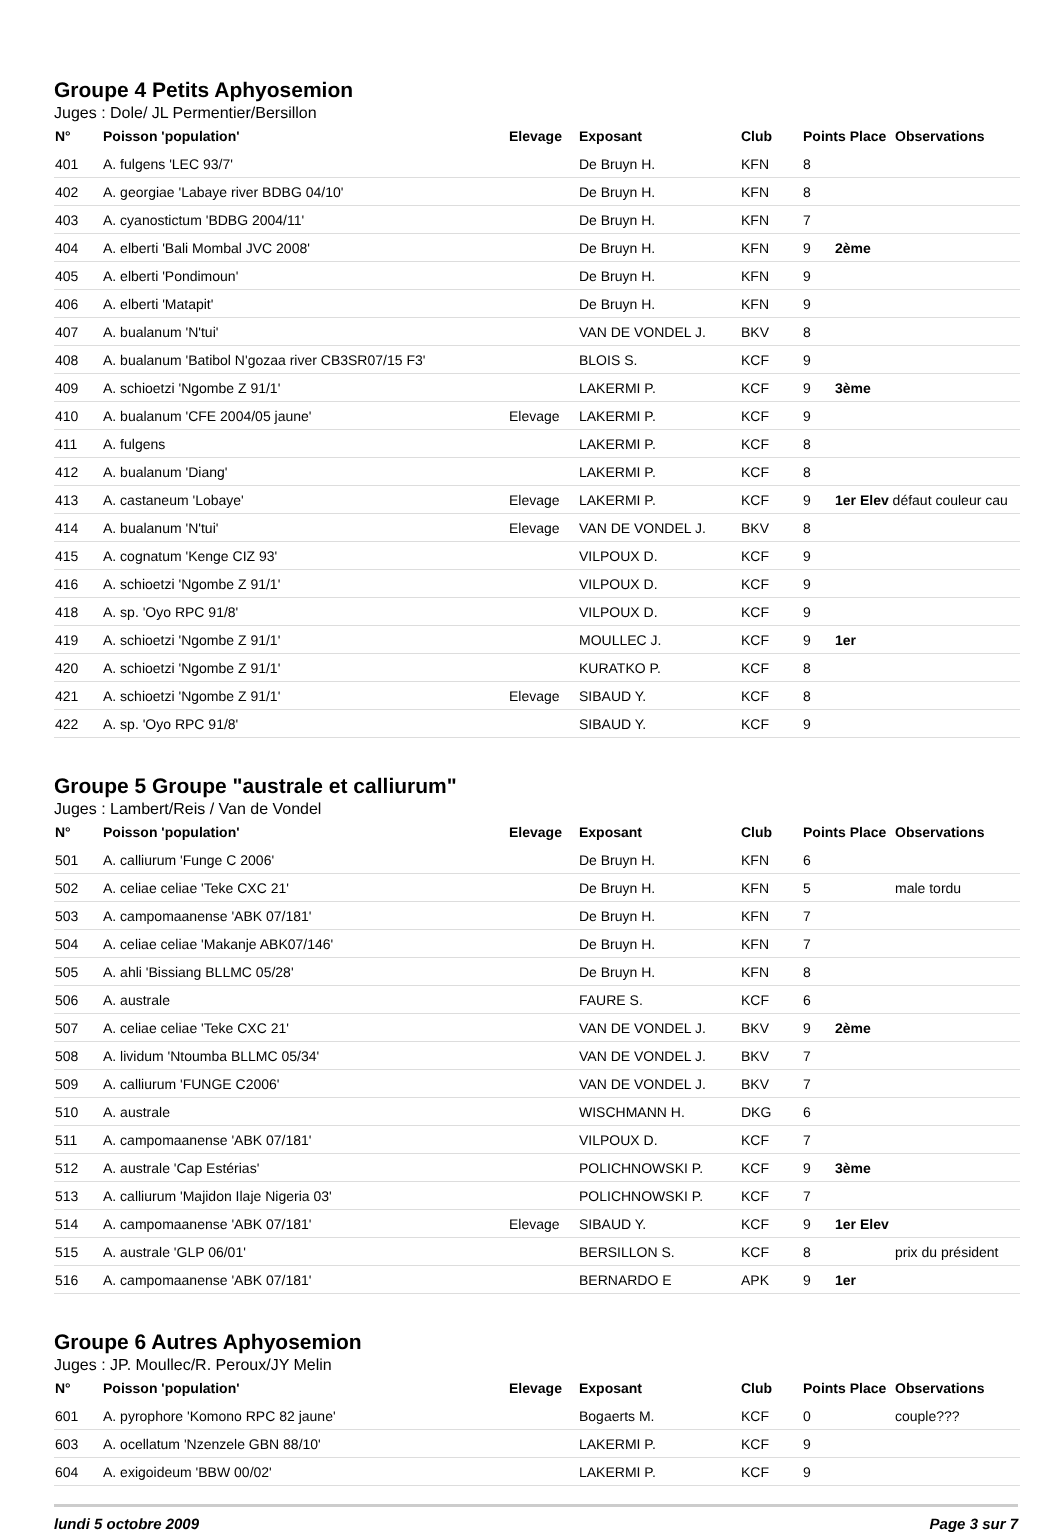Groupe 4 Petits Aphyosemion
Juges : Dole/ JL Permentier/Bersillon
| N° | Poisson 'population' | Elevage | Exposant | Club | Points Place | | Observations |
| --- | --- | --- | --- | --- | --- | --- | --- |
| 401 | A. fulgens 'LEC 93/7' | | De Bruyn H. | KFN | 8 | | |
| 402 | A. georgiae 'Labaye river BDBG 04/10' | | De Bruyn H. | KFN | 8 | | |
| 403 | A. cyanostictum 'BDBG 2004/11' | | De Bruyn H. | KFN | 7 | | |
| 404 | A. elberti 'Bali Mombal JVC 2008' | | De Bruyn H. | KFN | 9 | 2ème | |
| 405 | A. elberti 'Pondimoun' | | De Bruyn H. | KFN | 9 | | |
| 406 | A. elberti 'Matapit' | | De Bruyn H. | KFN | 9 | | |
| 407 | A. bualanum 'N'tui' | | VAN DE VONDEL J. | BKV | 8 | | |
| 408 | A. bualanum 'Batibol N'gozaa river CB3SR07/15 F3' | | BLOIS S. | KCF | 9 | | |
| 409 | A. schioetzi 'Ngombe Z 91/1' | | LAKERMI P. | KCF | 9 | 3ème | |
| 410 | A. bualanum 'CFE 2004/05 jaune' | Elevage | LAKERMI P. | KCF | 9 | | |
| 411 | A. fulgens | | LAKERMI P. | KCF | 8 | | |
| 412 | A. bualanum 'Diang' | | LAKERMI P. | KCF | 8 | | |
| 413 | A. castaneum 'Lobaye' | Elevage | LAKERMI P. | KCF | 9 | 1er Elev défaut couleur cau | |
| 414 | A. bualanum 'N'tui' | Elevage | VAN DE VONDEL J. | BKV | 8 | | |
| 415 | A. cognatum 'Kenge CIZ 93' | | VILPOUX D. | KCF | 9 | | |
| 416 | A. schioetzi 'Ngombe Z 91/1' | | VILPOUX D. | KCF | 9 | | |
| 418 | A. sp. 'Oyo RPC 91/8' | | VILPOUX D. | KCF | 9 | | |
| 419 | A. schioetzi 'Ngombe Z 91/1' | | MOULLEC J. | KCF | 9 | 1er | |
| 420 | A. schioetzi 'Ngombe Z 91/1' | | KURATKO P. | KCF | 8 | | |
| 421 | A. schioetzi 'Ngombe Z 91/1' | Elevage | SIBAUD Y. | KCF | 8 | | |
| 422 | A. sp. 'Oyo RPC 91/8' | | SIBAUD Y. | KCF | 9 | | |
Groupe 5 Groupe "australe et calliurum"
Juges : Lambert/Reis / Van de Vondel
| N° | Poisson 'population' | Elevage | Exposant | Club | Points Place | | Observations |
| --- | --- | --- | --- | --- | --- | --- | --- |
| 501 | A. calliurum 'Funge C 2006' | | De Bruyn H. | KFN | 6 | | |
| 502 | A. celiae celiae 'Teke CXC 21' | | De Bruyn H. | KFN | 5 | | male tordu |
| 503 | A. campomaanense 'ABK 07/181' | | De Bruyn H. | KFN | 7 | | |
| 504 | A. celiae celiae 'Makanje ABK07/146' | | De Bruyn H. | KFN | 7 | | |
| 505 | A. ahli 'Bissiang BLLMC 05/28' | | De Bruyn H. | KFN | 8 | | |
| 506 | A. australe | | FAURE S. | KCF | 6 | | |
| 507 | A. celiae celiae 'Teke CXC 21' | | VAN DE VONDEL J. | BKV | 9 | 2ème | |
| 508 | A. lividum 'Ntoumba BLLMC 05/34' | | VAN DE VONDEL J. | BKV | 7 | | |
| 509 | A. calliurum 'FUNGE C2006' | | VAN DE VONDEL J. | BKV | 7 | | |
| 510 | A. australe | | WISCHMANN H. | DKG | 6 | | |
| 511 | A. campomaanense 'ABK 07/181' | | VILPOUX D. | KCF | 7 | | |
| 512 | A. australe 'Cap Estérias' | | POLICHNOWSKI P. | KCF | 9 | 3ème | |
| 513 | A. calliurum 'Majidon Ilaje Nigeria 03' | | POLICHNOWSKI P. | KCF | 7 | | |
| 514 | A. campomaanense 'ABK 07/181' | Elevage | SIBAUD Y. | KCF | 9 | 1er Elev | |
| 515 | A. australe 'GLP 06/01' | | BERSILLON S. | KCF | 8 | | prix du président |
| 516 | A. campomaanense 'ABK 07/181' | | BERNARDO E | APK | 9 | 1er | |
Groupe 6 Autres Aphyosemion
Juges : JP. Moullec/R. Peroux/JY Melin
| N° | Poisson 'population' | Elevage | Exposant | Club | Points Place | | Observations |
| --- | --- | --- | --- | --- | --- | --- | --- |
| 601 | A. pyrophore 'Komono RPC 82 jaune' | | Bogaerts M. | KCF | 0 | | couple??? |
| 603 | A. ocellatum 'Nzenzele GBN 88/10' | | LAKERMI P. | KCF | 9 | | |
| 604 | A. exigoideum 'BBW 00/02' | | LAKERMI P. | KCF | 9 | | |
lundi 5 octobre 2009 Page 3 sur 7